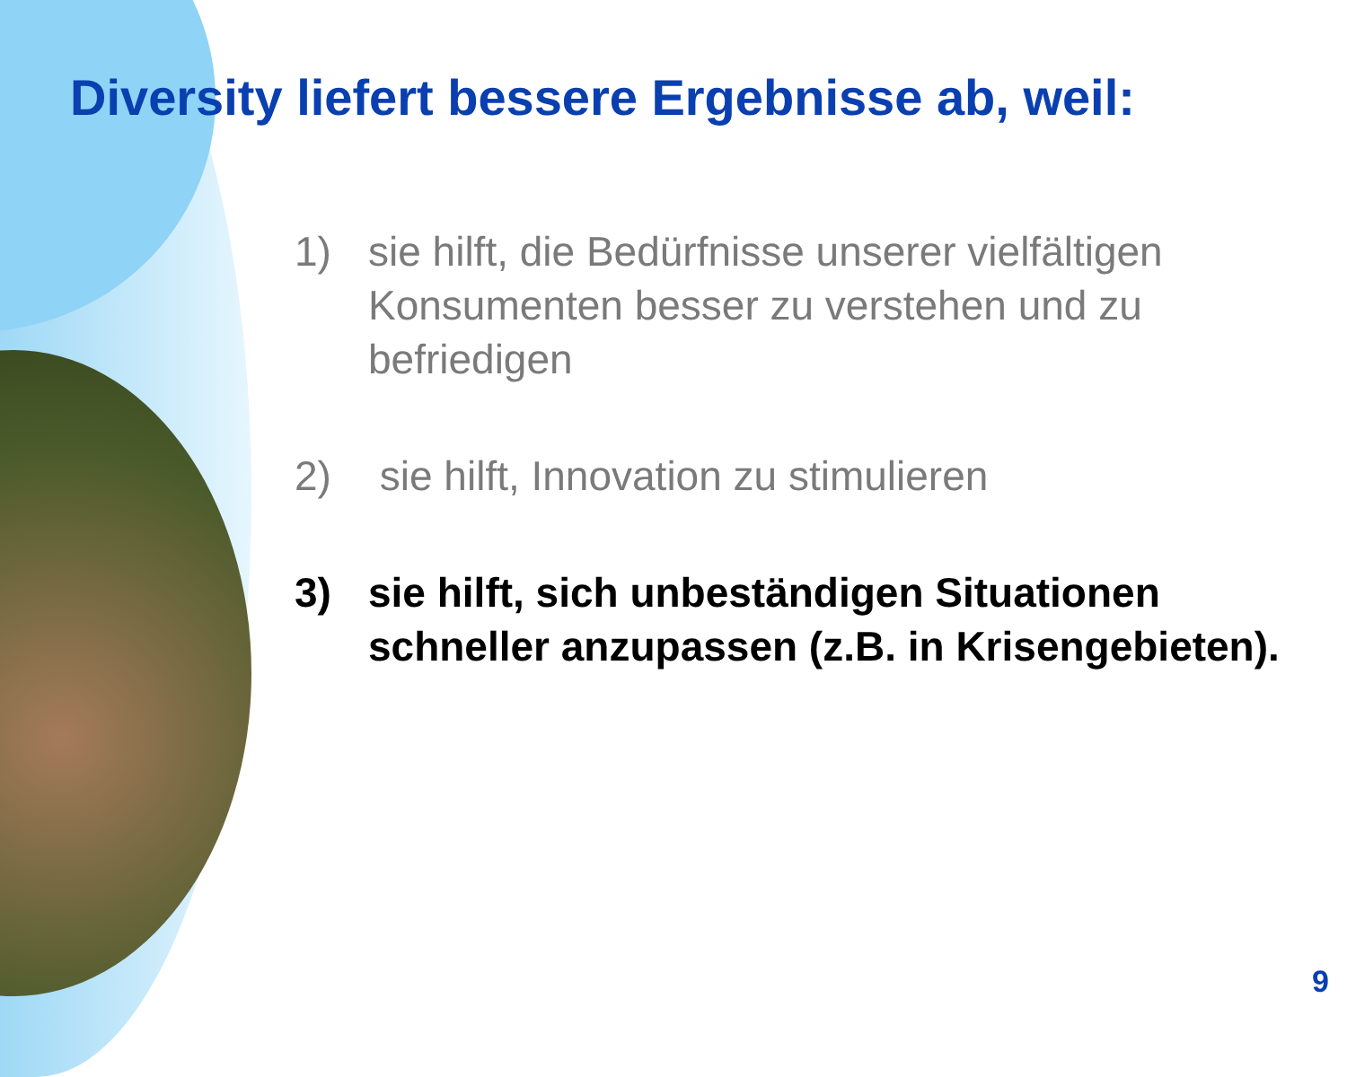Diversity liefert bessere Ergebnisse ab, weil:
1) sie hilft, die Bedürfnisse unserer vielfältigen Konsumenten besser zu verstehen und zu befriedigen
2) sie hilft, Innovation zu stimulieren
3) sie hilft, sich unbeständigen Situationen schneller anzupassen (z.B. in Krisengebieten).
9